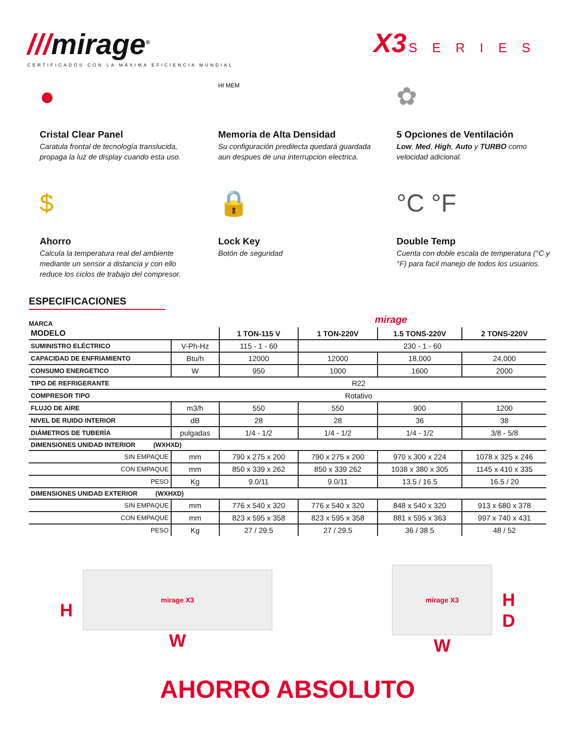///mirage<sup>®</sup>
CERTIFICADOS CON LA MÁXIMA EFICIENCIA MUNDIAL
X3 SERIES
●
Cristal Clear Panel
Caratula frontal de tecnología translucida, propaga la luz de display cuando esta uso.
HI MEM
Memoria de Alta Densidad
Su configuración predilecta quedará guardada aun despues de una interrupcion electrica.
✿
5 Opciones de Ventilación
Low, Med, High, Auto y TURBO como velocidad adicional.
$
Ahorro
Calcula la temperatura real del ambiente mediante un sensor a distancia y con ello reduce los ciclos de trabajo del compresor.
🔒
Lock Key
Botón de seguridad
°C °F
Double Temp
Cuenta con doble escala de temperatura (°C y °F) para facil manejo de todos los usuarios.
ESPECIFICACIONES
MARCA mirage
| MODELO | | 1 TON-115 V | 1 TON-220V | 1.5 TONS-220V | 2 TONS-220V |
| --- | --- | --- | --- | --- | --- |
| SUMINISTRO ELÉCTRICO | V-Ph-Hz | 115 - 1 - 60 | 230 - 1 - 60 | | |
| CAPACIDAD DE ENFRIAMIENTO | Btu/h | 12000 | 12000 | 18,000 | 24,000 |
| CONSUMO ENERGETICO | W | 950 | 1000 | 1600 | 2000 |
| TIPO DE REFRIGERANTE | R22 | | | | |
| COMPRESOR TIPO | Rotativo | | | | |
| FLUJO DE AIRE | m3/h | 550 | 550 | 900 | 1200 |
| NIVEL DE RUIDO INTERIOR | dB | 28 | 28 | 36 | 38 |
| DIÁMETROS DE TUBERÍA | pulgadas | 1/4 - 1/2 | 1/4 - 1/2 | 1/4 - 1/2 | 3/8 - 5/8 |
| DIMENSIONES UNIDAD INTERIOR (WXHXD) | | | | | |
| SIN EMPAQUE | mm | 790 x 275 x 200 | 790 x 275 x 200 | 970 x 300 x 224 | 1078 x 325 x 246 |
| CON EMPAQUE | mm | 850 x 339 x 262 | 850 x 339 262 | 1038 x 380 x 305 | 1145 x 410 x 335 |
| PESO | Kg | 9.0/11 | 9.0/11 | 13.5 / 16.5 | 16.5 / 20 |
| DIMENSIONES UNIDAD EXTERIOR (WXHXD) | | | | | |
| SIN EMPAQUE | mm | 776 x 540 x 320 | 776 x 540 x 320 | 848 x 540 x 320 | 913 x 680 x 378 |
| CON EMPAQUE | mm | 823 x 595 x 358 | 823 x 595 x 358 | 881 x 595 x 363 | 997 x 740 x 431 |
| PESO | Kg | 27 / 29.5 | 27 / 29.5 | 36 / 38.5 | 48 / 52 |
H
mirage X3
W
mirage X3
W
H
D
AHORRO ABSOLUTO